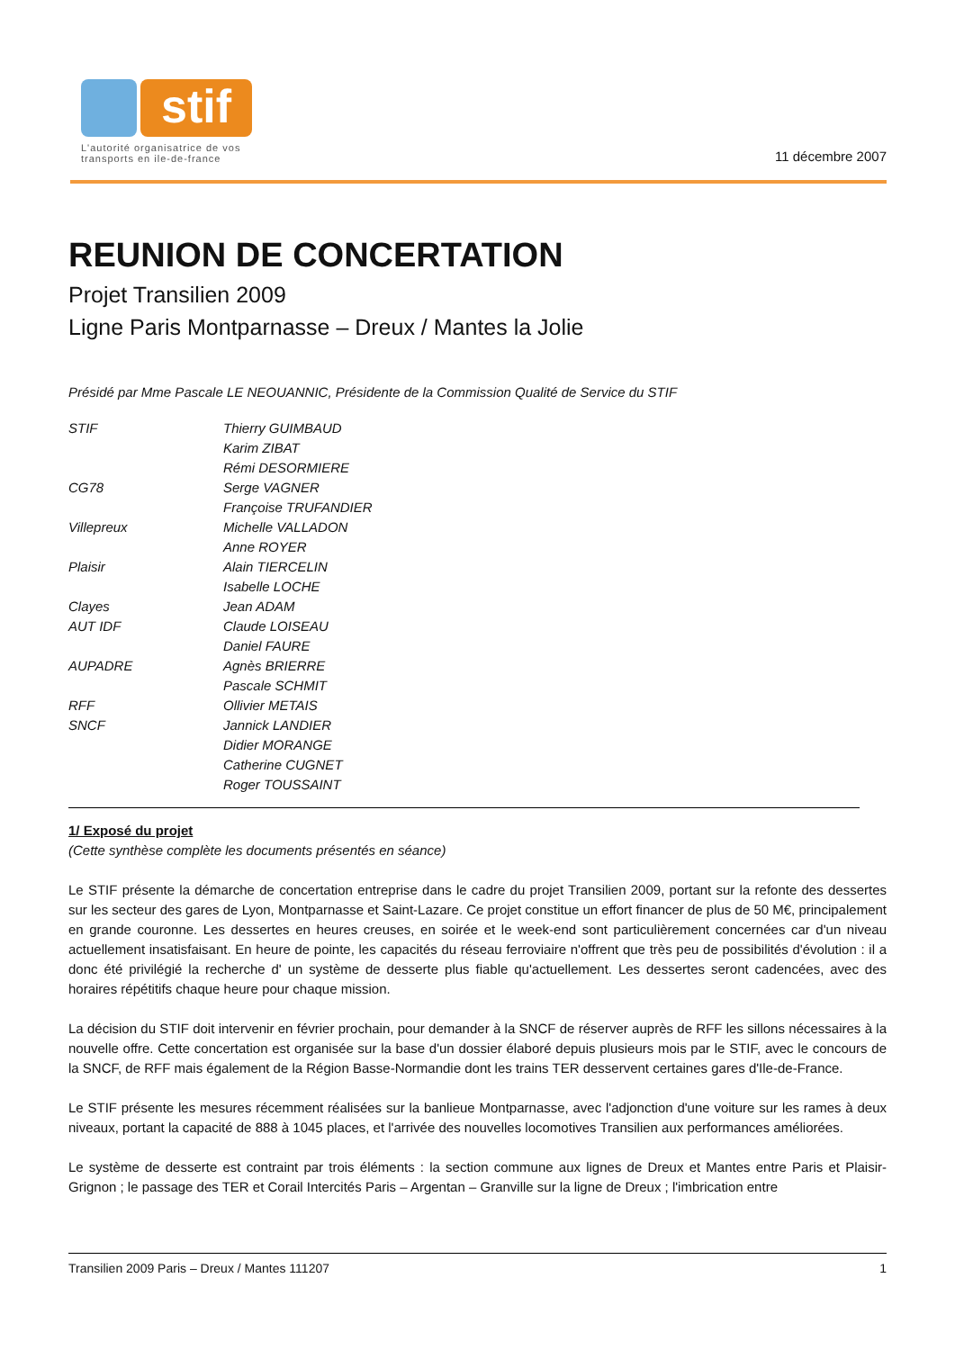stif
L'autorité organisatrice de vos
transports en ile-de-france
11 décembre 2007
REUNION DE CONCERTATION
Projet Transilien 2009
Ligne Paris Montparnasse – Dreux / Mantes la Jolie
Présidé par Mme Pascale LE NEOUANNIC, Présidente de la Commission Qualité de Service du STIF
| STIF | Thierry GUIMBAUD |
| | Karim ZIBAT |
| | Rémi DESORMIERE |
| CG78 | Serge VAGNER |
| | Françoise TRUFANDIER |
| Villepreux | Michelle VALLADON |
| | Anne ROYER |
| Plaisir | Alain TIERCELIN |
| | Isabelle LOCHE |
| Clayes | Jean ADAM |
| AUT IDF | Claude LOISEAU |
| | Daniel FAURE |
| AUPADRE | Agnès BRIERRE |
| | Pascale SCHMIT |
| RFF | Ollivier METAIS |
| SNCF | Jannick LANDIER |
| | Didier MORANGE |
| | Catherine CUGNET |
| | Roger TOUSSAINT |
1/ Exposé du projet
(Cette synthèse complète les documents présentés en séance)
Le STIF présente la démarche de concertation entreprise dans le cadre du projet Transilien 2009, portant sur la refonte des dessertes sur les secteur des gares de Lyon, Montparnasse et Saint-Lazare. Ce projet constitue un effort financer de plus de 50 M€, principalement en grande couronne. Les dessertes en heures creuses, en soirée et le week-end sont particulièrement concernées car d'un niveau actuellement insatisfaisant. En heure de pointe, les capacités du réseau ferroviaire n'offrent que très peu de possibilités d'évolution : il a donc été privilégié la recherche d' un système de desserte plus fiable qu'actuellement. Les dessertes seront cadencées, avec des horaires répétitifs chaque heure pour chaque mission.
La décision du STIF doit intervenir en février prochain, pour demander à la SNCF de réserver auprès de RFF les sillons nécessaires à la nouvelle offre. Cette concertation est organisée sur la base d'un dossier élaboré depuis plusieurs mois par le STIF, avec le concours de la SNCF, de RFF mais également de la Région Basse-Normandie dont les trains TER desservent certaines gares d'Ile-de-France.
Le STIF présente les mesures récemment réalisées sur la banlieue Montparnasse, avec l'adjonction d'une voiture sur les rames à deux niveaux, portant la capacité de 888 à 1045 places, et l'arrivée des nouvelles locomotives Transilien aux performances améliorées.
Le système de desserte est contraint par trois éléments : la section commune aux lignes de Dreux et Mantes entre Paris et Plaisir-Grignon ; le passage des TER et Corail Intercités Paris – Argentan – Granville sur la ligne de Dreux ; l'imbrication entre
Transilien 2009 Paris – Dreux / Mantes 111207 1